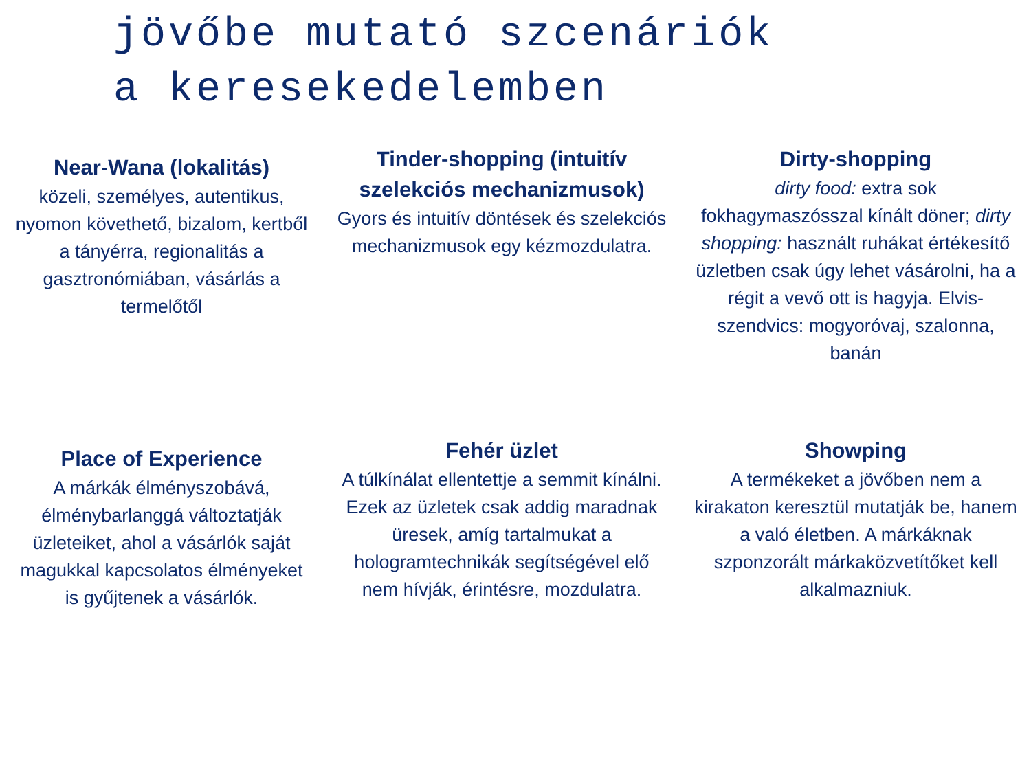jövőbe mutató szcenáriók
a keresekedelemben
Near-Wana (lokalitás)
közeli, személyes, autentikus, nyomon követhető, bizalom, kertből a tányérra, regionalitás a gasztronómiában, vásárlás a termelőtől
Tinder-shopping (intuitív szelekciós mechanizmusok)
Gyors és intuitív döntések és szelekciós mechanizmusok egy kézmozdulatra.
Dirty-shopping
dirty food: extra sok fokhagymaszósszal kínált döner; dirty shopping: használt ruhákat értékesítő üzletben csak úgy lehet vásárolni, ha a régit a vevő ott is hagyja. Elvis-szendvics: mogyoróvaj, szalonna, banán
Place of Experience
A márkák élményszobává, élménybarlanggá változtatják üzleteiket, ahol a vásárlók saját magukkal kapcsolatos élményeket is gyűjtenek a vásárlók.
Fehér üzlet
A túlkínálat ellentettje a semmit kínálni. Ezek az üzletek csak addig maradnak üresek, amíg tartalmukat a hologramtechnikák segítségével elő nem hívják, érintésre, mozdulatra.
Showping
A termékeket a jövőben nem a kirakaton keresztül mutatják be, hanem a való életben. A márkáknak szponzorált márkaközvetítőket kell alkalmazniuk.